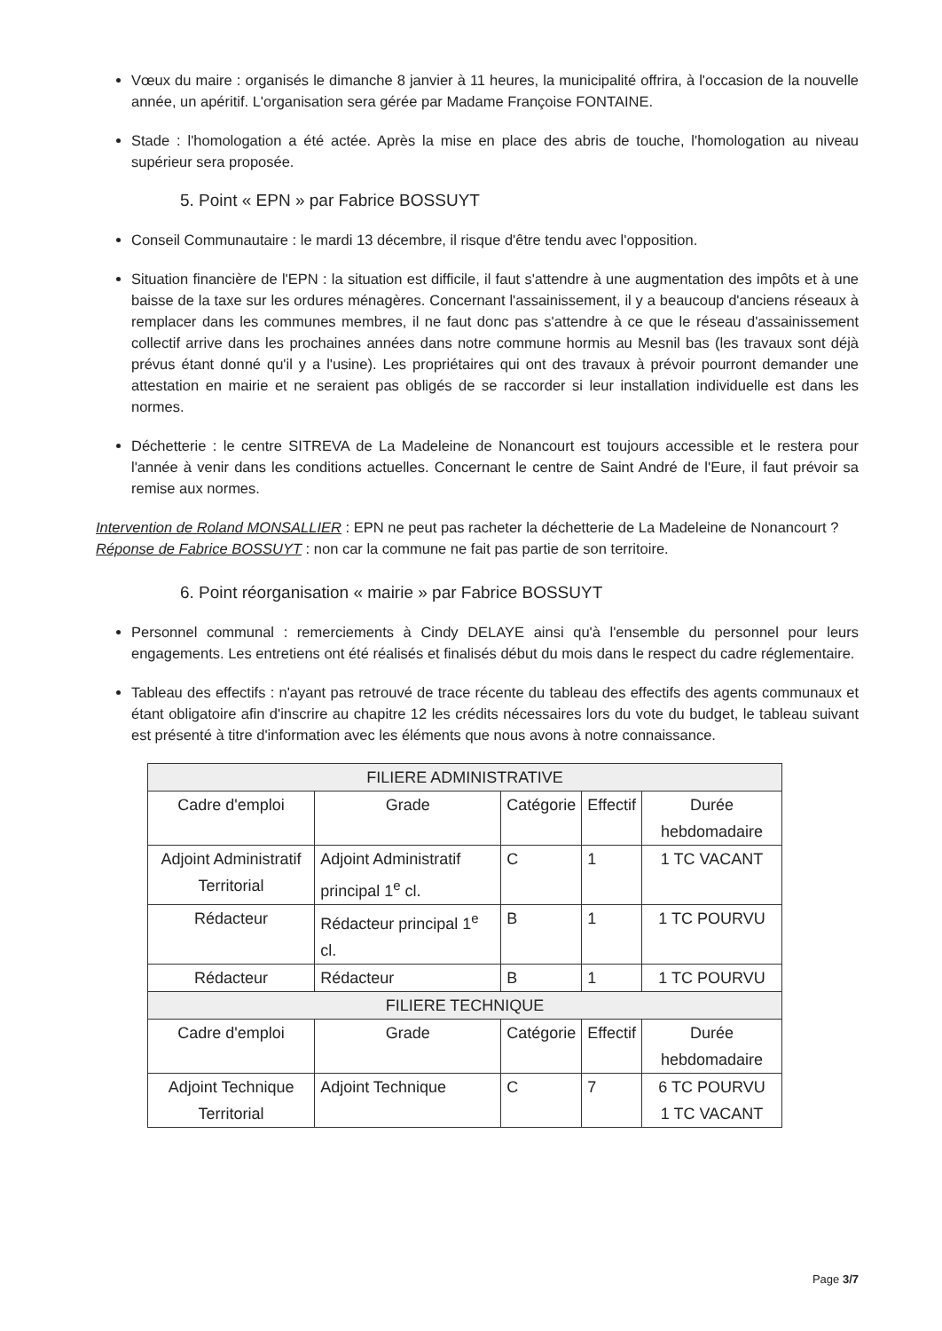Vœux du maire : organisés le dimanche 8 janvier à 11 heures, la municipalité offrira, à l'occasion de la nouvelle année, un apéritif. L'organisation sera gérée par Madame Françoise FONTAINE.
Stade : l'homologation a été actée. Après la mise en place des abris de touche, l'homologation au niveau supérieur sera proposée.
5. Point « EPN » par Fabrice BOSSUYT
Conseil Communautaire : le mardi 13 décembre, il risque d'être tendu avec l'opposition.
Situation financière de l'EPN : la situation est difficile, il faut s'attendre à une augmentation des impôts et à une baisse de la taxe sur les ordures ménagères. Concernant l'assainissement, il y a beaucoup d'anciens réseaux à remplacer dans les communes membres, il ne faut donc pas s'attendre à ce que le réseau d'assainissement collectif arrive dans les prochaines années dans notre commune hormis au Mesnil bas (les travaux sont déjà prévus étant donné qu'il y a l'usine). Les propriétaires qui ont des travaux à prévoir pourront demander une attestation en mairie et ne seraient pas obligés de se raccorder si leur installation individuelle est dans les normes.
Déchetterie : le centre SITREVA de La Madeleine de Nonancourt est toujours accessible et le restera pour l'année à venir dans les conditions actuelles. Concernant le centre de Saint André de l'Eure, il faut prévoir sa remise aux normes.
Intervention de Roland MONSALLIER : EPN ne peut pas racheter la déchetterie de La Madeleine de Nonancourt ?
Réponse de Fabrice BOSSUYT : non car la commune ne fait pas partie de son territoire.
6. Point réorganisation « mairie » par Fabrice BOSSUYT
Personnel communal : remerciements à Cindy DELAYE ainsi qu'à l'ensemble du personnel pour leurs engagements. Les entretiens ont été réalisés et finalisés début du mois dans le respect du cadre réglementaire.
Tableau des effectifs : n'ayant pas retrouvé de trace récente du tableau des effectifs des agents communaux et étant obligatoire afin d'inscrire au chapitre 12 les crédits nécessaires lors du vote du budget, le tableau suivant est présenté à titre d'information avec les éléments que nous avons à notre connaissance.
| FILIERE ADMINISTRATIVE | | | | |
| Cadre d'emploi | Grade | Catégorie | Effectif | Durée hebdomadaire |
| Adjoint Administratif Territorial | Adjoint Administratif principal 1<sup>e</sup> cl. | C | 1 | 1 TC VACANT |
| Rédacteur | Rédacteur principal 1<sup>e</sup> cl. | B | 1 | 1 TC POURVU |
| Rédacteur | Rédacteur | B | 1 | 1 TC POURVU |
| FILIERE TECHNIQUE | | | | |
| Cadre d'emploi | Grade | Catégorie | Effectif | Durée hebdomadaire |
| Adjoint Technique Territorial | Adjoint Technique | C | 7 | 6 TC POURVU 1 TC VACANT |
Page 3/7